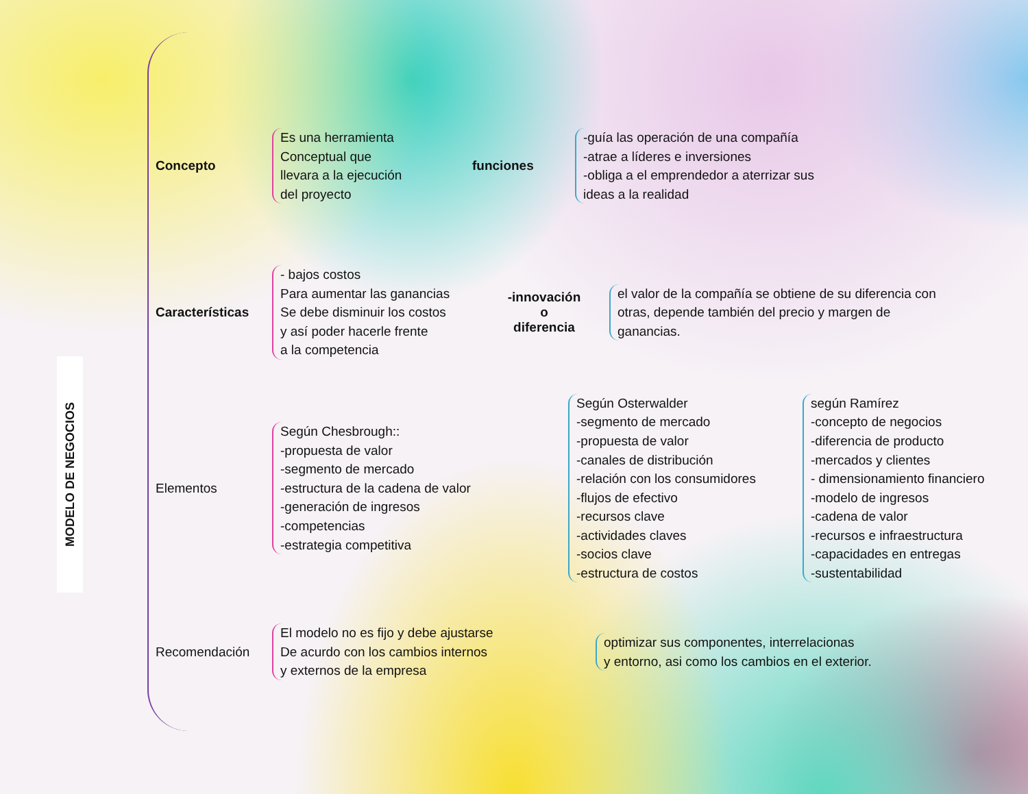MODELO DE NEGOCIOS
Concepto
Es una herramienta
Conceptual que
llevara a la ejecución
del proyecto
funciones
-guía las operación de una compañía
-atrae a líderes e inversiones
-obliga a el emprendedor a aterrizar sus
ideas a la realidad
Características
- bajos costos
Para aumentar las ganancias
Se debe disminuir los costos
y así poder hacerle frente
a la competencia
-innovación
o
diferencia
el valor de la compañía se obtiene de su diferencia con otras, depende también del precio y margen de ganancias.
Elementos
Según Chesbrough::
-propuesta de valor
-segmento de mercado
-estructura de la cadena de valor
-generación de ingresos
-competencias
-estrategia competitiva
Según Osterwalder
-segmento de mercado
-propuesta de valor
-canales de distribución
-relación con los consumidores
-flujos de efectivo
-recursos clave
-actividades claves
-socios clave
-estructura de costos
según Ramírez
-concepto de negocios
-diferencia de producto
-mercados y clientes
- dimensionamiento financiero
-modelo de ingresos
-cadena de valor
-recursos e infraestructura
-capacidades en entregas
-sustentabilidad
Recomendación
El modelo no es fijo y debe ajustarse
De acurdo con los cambios internos
y externos de la empresa
optimizar sus componentes, interrelacionas
y entorno, asi como los cambios en el exterior.